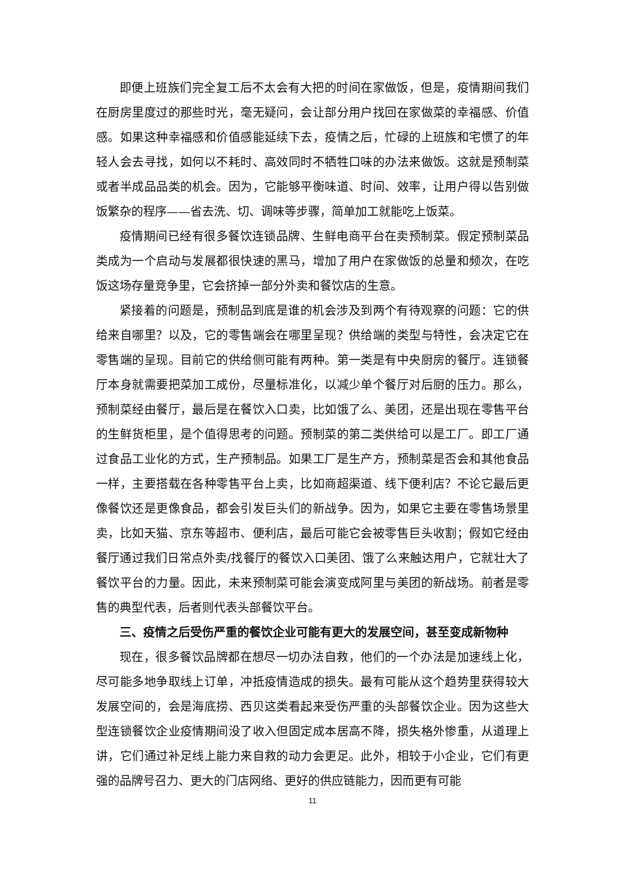即便上班族们完全复工后不太会有大把的时间在家做饭，但是，疫情期间我们在厨房里度过的那些时光，毫无疑问，会让部分用户找回在家做菜的幸福感、价值感。如果这种幸福感和价值感能延续下去，疫情之后，忙碌的上班族和宅惯了的年轻人会去寻找，如何以不耗时、高效同时不牺牲口味的办法来做饭。这就是预制菜或者半成品品类的机会。因为，它能够平衡味道、时间、效率，让用户得以告别做饭繁杂的程序——省去洗、切、调味等步骤，简单加工就能吃上饭菜。
疫情期间已经有很多餐饮连锁品牌、生鲜电商平台在卖预制菜。假定预制菜品类成为一个启动与发展都很快速的黑马，增加了用户在家做饭的总量和频次，在吃饭这场存量竞争里，它会挤掉一部分外卖和餐饮店的生意。
紧接着的问题是，预制品到底是谁的机会涉及到两个有待观察的问题：它的供给来自哪里？以及，它的零售端会在哪里呈现？供给端的类型与特性，会决定它在零售端的呈现。目前它的供给侧可能有两种。第一类是有中央厨房的餐厅。连锁餐厅本身就需要把菜加工成份，尽量标准化，以减少单个餐厅对后厨的压力。那么，预制菜经由餐厅，最后是在餐饮入口卖，比如饿了么、美团，还是出现在零售平台的生鲜货柜里，是个值得思考的问题。预制菜的第二类供给可以是工厂。即工厂通过食品工业化的方式，生产预制品。如果工厂是生产方，预制菜是否会和其他食品一样，主要搭载在各种零售平台上卖，比如商超渠道、线下便利店？不论它最后更像餐饮还是更像食品，都会引发巨头们的新战争。因为，如果它主要在零售场景里卖，比如天猫、京东等超市、便利店，最后可能它会被零售巨头收割；假如它经由餐厅通过我们日常点外卖/找餐厅的餐饮入口美团、饿了么来触达用户，它就壮大了餐饮平台的力量。因此，未来预制菜可能会演变成阿里与美团的新战场。前者是零售的典型代表，后者则代表头部餐饮平台。
三、疫情之后受伤严重的餐饮企业可能有更大的发展空间，甚至变成新物种
现在，很多餐饮品牌都在想尽一切办法自救，他们的一个办法是加速线上化，尽可能多地争取线上订单，冲抵疫情造成的损失。最有可能从这个趋势里获得较大发展空间的，会是海底捞、西贝这类看起来受伤严重的头部餐饮企业。因为这些大型连锁餐饮企业疫情期间没了收入但固定成本居高不降，损失格外惨重，从道理上讲，它们通过补足线上能力来自救的动力会更足。此外，相较于小企业，它们有更强的品牌号召力、更大的门店网络、更好的供应链能力，因而更有可能
11